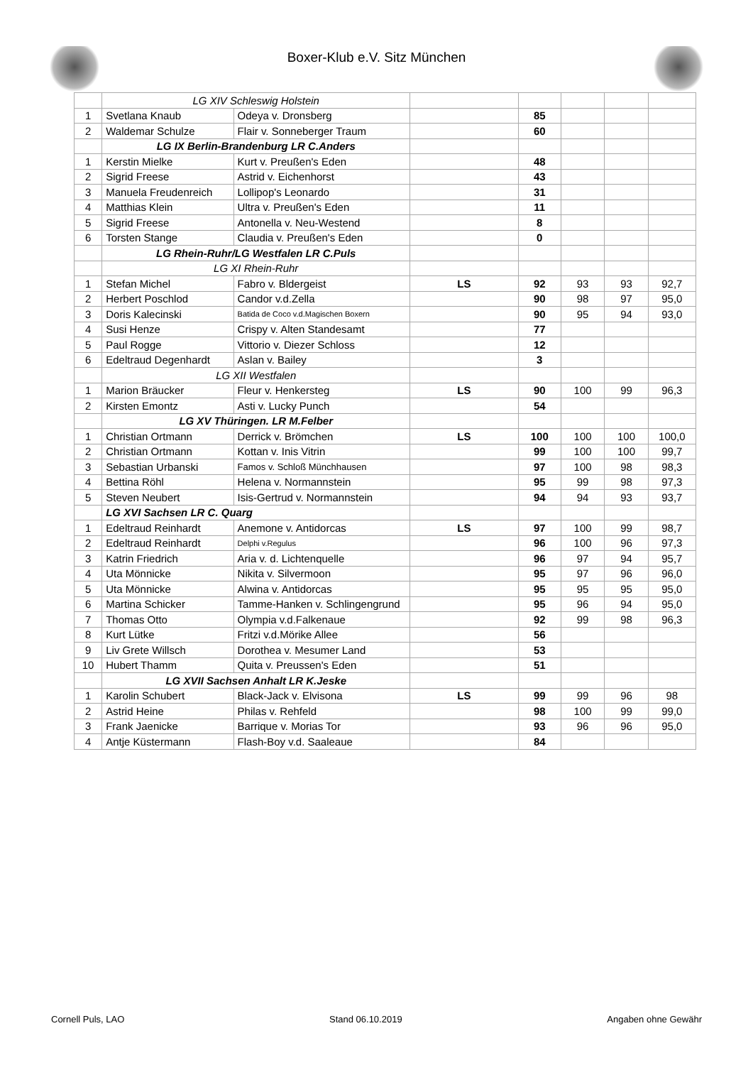Boxer-Klub e.V. Sitz München
| | LG XIV Schleswig Holstein | | | | | | |
| 1 | Svetlana Knaub | Odeya v. Dronsberg | | 85 | | | |
| 2 | Waldemar Schulze | Flair v. Sonneberger Traum | | 60 | | | |
| | LG IX Berlin-Brandenburg LR C.Anders | | | | | | |
| 1 | Kerstin Mielke | Kurt v. Preußen's Eden | | 48 | | | |
| 2 | Sigrid Freese | Astrid v. Eichenhorst | | 43 | | | |
| 3 | Manuela Freudenreich | Lollipop's Leonardo | | 31 | | | |
| 4 | Matthias Klein | Ultra v. Preußen's Eden | | 11 | | | |
| 5 | Sigrid Freese | Antonella v. Neu-Westend | | 8 | | | |
| 6 | Torsten Stange | Claudia v. Preußen's Eden | | 0 | | | |
| | LG Rhein-Ruhr/LG Westfalen LR C.Puls | | | | | | |
| | LG XI Rhein-Ruhr | | | | | | |
| 1 | Stefan Michel | Fabro v. Bldergeist | LS | 92 | 93 | 93 | 92,7 |
| 2 | Herbert Poschlod | Candor v.d.Zella | | 90 | 98 | 97 | 95,0 |
| 3 | Doris Kalecinski | Batida de Coco v.d.Magischen Boxern | | 90 | 95 | 94 | 93,0 |
| 4 | Susi Henze | Crispy v. Alten Standesamt | | 77 | | | |
| 5 | Paul Rogge | Vittorio v. Diezer Schloss | | 12 | | | |
| 6 | Edeltraud Degenhardt | Aslan v. Bailey | | 3 | | | |
| | LG XII Westfalen | | | | | | |
| 1 | Marion Bräucker | Fleur v. Henkersteg | LS | 90 | 100 | 99 | 96,3 |
| 2 | Kirsten Emontz | Asti v. Lucky Punch | | 54 | | | |
| | LG XV Thüringen. LR M.Felber | | | | | | |
| 1 | Christian Ortmann | Derrick v. Brömchen | LS | 100 | 100 | 100 | 100,0 |
| 2 | Christian Ortmann | Kottan v. Inis Vitrin | | 99 | 100 | 100 | 99,7 |
| 3 | Sebastian Urbanski | Famos v. Schloß Münchhausen | | 97 | 100 | 98 | 98,3 |
| 4 | Bettina Röhl | Helena v. Normannstein | | 95 | 99 | 98 | 97,3 |
| 5 | Steven Neubert | Isis-Gertrud v. Normannstein | | 94 | 94 | 93 | 93,7 |
| | LG XVI Sachsen LR C. Quarg | | | | | | |
| 1 | Edeltraud Reinhardt | Anemone v. Antidorcas | LS | 97 | 100 | 99 | 98,7 |
| 2 | Edeltraud Reinhardt | Delphi v.Regulus | | 96 | 100 | 96 | 97,3 |
| 3 | Katrin Friedrich | Aria v. d. Lichtenquelle | | 96 | 97 | 94 | 95,7 |
| 4 | Uta Mönnicke | Nikita v. Silvermoon | | 95 | 97 | 96 | 96,0 |
| 5 | Uta Mönnicke | Alwina v. Antidorcas | | 95 | 95 | 95 | 95,0 |
| 6 | Martina Schicker | Tamme-Hanken v. Schlingengrund | | 95 | 96 | 94 | 95,0 |
| 7 | Thomas Otto | Olympia v.d.Falkenaue | | 92 | 99 | 98 | 96,3 |
| 8 | Kurt Lütke | Fritzi v.d.Mörike Allee | | 56 | | | |
| 9 | Liv Grete Willsch | Dorothea v. Mesumer Land | | 53 | | | |
| 10 | Hubert Thamm | Quita v. Preussen's Eden | | 51 | | | |
| | LG XVII Sachsen Anhalt LR K.Jeske | | | | | | |
| 1 | Karolin Schubert | Black-Jack v. Elvisona | LS | 99 | 99 | 96 | 98 |
| 2 | Astrid Heine | Philas v. Rehfeld | | 98 | 100 | 99 | 99,0 |
| 3 | Frank Jaenicke | Barrique v. Morias Tor | | 93 | 96 | 96 | 95,0 |
| 4 | Antje Küstermann | Flash-Boy v.d. Saaleaue | | 84 | | | |
Cornell Puls, LAO Stand 06.10.2019 Angaben ohne Gewähr